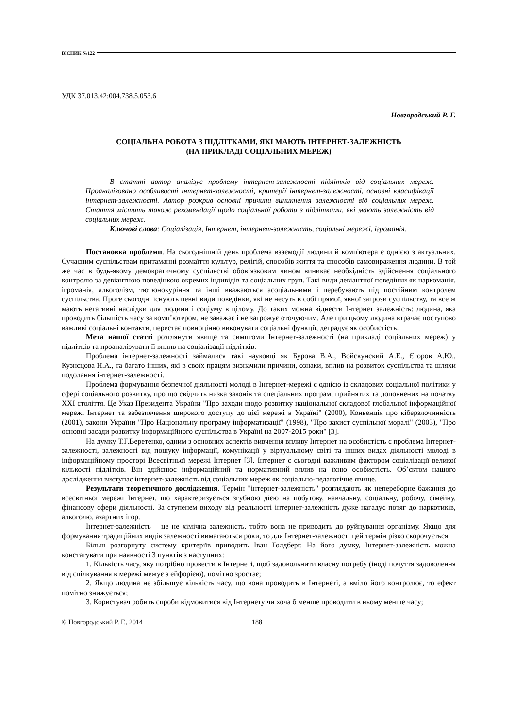ВІСНИК №122
УДК 37.013.42:004.738.5.053.6
Новгородський Р. Г.
СОЦІАЛЬНА РОБОТА З ПІДЛІТКАМИ, ЯКІ МАЮТЬ ІНТЕРНЕТ-ЗАЛЕЖНІСТЬ
(НА ПРИКЛАДІ СОЦІАЛЬНИХ МЕРЕЖ)
В статті автор аналізує проблему інтернет-залежності підлітків від соціальних мереж. Проаналізовано особливості інтернет-залежності, критерії інтернет-залежності, основні класифікації інтернет-залежності. Автор розкрив основні причини виникнення залежності від соціальних мереж. Стаття містить також рекомендації щодо соціальної роботи з підлітками, які мають залежність від соціальних мереж.
Ключові слова: Соціалізація, Інтернет, інтернет-залежність, соціальні мережі, ігроманія.
Постановка проблеми. На сьогоднішній день проблема взаємодії людини й комп'ютера є однією з актуальних. Сучасним суспільствам притаманні розмаїття культур, релігій, способів життя та способів самовираження людини. В той же час в будь-якому демократичному суспільстві обов’язковим чином виникає необхідність здійснення соціального контролю за девіантною поведінкою окремих індивідів та соціальних груп. Такі види девіантної поведінки як наркоманія, ігроманія, алкоголізм, тютюнокуріння та інші вважаються асоціальними і перебувають під постійним контролем суспільства. Проте сьогодні існують певні види поведінки, які не несуть в собі прямої, явної загрози суспільству, та все ж мають негативні наслідки для людини і соціуму в цілому. До таких можна віднести Інтернет залежність: людина, яка проводить більшість часу за комп’ютером, не заважає і не загрожує оточуючим. Але при цьому людина втрачає поступово важливі соціальні контакти, перестає повноцінно виконувати соціальні функції, деградує як особистість.
Мета нашої статті розглянути явище та симптоми Інтернет-залежності (на прикладі соціальних мереж) у підлітків та проаналізувати її вплив на соціалізації підлітків.
Проблема інтернет-залежності займалися такі науковці як Бурова В.А., Войскунский А.Е., Єгоров А.Ю., Кузнєцова Н.А., та багато інших, які в своїх працям визначили причини, ознаки, вплив на розвиток суспільства та шляхи подолання інтернет-залежності.
Проблема формування безпечної діяльності молоді в Інтернет-мережі є однією із складових соціальної політики у сфері соціального розвитку, про що свідчить низка законів та спеціальних програм, прийнятих та доповнених на початку XXI століття. Це Указ Президента України "Про заходи щодо розвитку національної складової глобальної інформаційної мережі Інтернет та забезпечення широкого доступу до цієї мережі в Україні" (2000), Конвенція про кіберзлочинність (2001), закони України "Про Національну програму інформатизації" (1998), "Про захист суспільної моралі" (2003), "Про основні засади розвитку інформаційного суспільства в Україні на 2007-2015 роки" [3].
На думку Т.Г.Веретенко, одним з основних аспектів вивчення впливу Інтернет на особистість є проблема Інтернет-залежності, залежності від пошуку інформації, комунікації у віртуальному світі та інших видах діяльності молоді в інформаційному просторі Всесвітньої мережі Інтернет [3]. Інтернет є сьогодні важливим фактором соціалізації великої кількості підлітків. Він здійснює інформаційний та нормативний вплив на їхню особистість. Об’єктом нашого дослідження виступає інтернет-залежність від соціальних мереж як соціально-педагогічне явище.
Результати теоретичного дослідження. Термін "інтернет-залежність" розглядають як непереборне бажання до всесвітньої мережі Інтернет, що характеризується згубною дією на побутову, навчальну, соціальну, робочу, сімейну, фінансову сфери діяльності. За ступенем виходу від реальності інтернет-залежність дуже нагадує потяг до наркотиків, алкоголю, азартних ігор.
Інтернет-залежність – це не хімічна залежність, тобто вона не приводить до руйнування організму. Якщо для формування традиційних видів залежності вимагаються роки, то для Інтернет-залежності цей термін різко скорочується.
Більш розгорнуту систему критеріїв приводить Іван Голдберг. На його думку, Інтернет-залежність можна констатувати при наявності 3 пунктів з наступних:
1. Кількість часу, яку потрібно провести в Інтернеті, щоб задовольнити власну потребу (іноді почуття задоволення від спілкування в мережі межує з ейфорією), помітно зростає;
2. Якщо людина не збільшує кількість часу, що вона проводить в Інтернеті, а вміло його контролює, то ефект помітно знижується;
3. Користувач робить спроби відмовитися від Інтернету чи хоча б менше проводити в ньому менше часу;
© Новгородський Р. Г., 2014 188